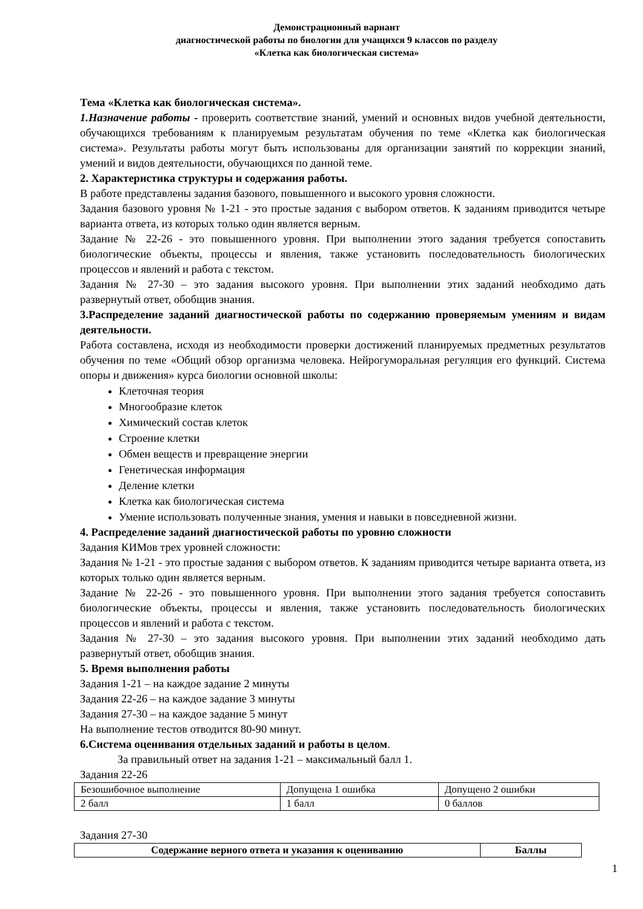Демонстрационный вариант
диагностической работы по биологии для учащихся 9 классов по разделу
«Клетка как биологическая система»
Тема «Клетка как биологическая система».
1.Назначение работы - проверить соответствие знаний, умений и основных видов учебной деятельности, обучающихся требованиям к планируемым результатам обучения по теме «Клетка как биологическая система». Результаты работы могут быть использованы для организации занятий по коррекции знаний, умений и видов деятельности, обучающихся по данной теме.
2. Характеристика структуры и содержания работы.
В работе представлены задания базового, повышенного и высокого уровня сложности.
Задания базового уровня № 1-21 - это простые задания с выбором ответов. К заданиям приводится четыре варианта ответа, из которых только один является верным.
Задание № 22-26 - это повышенного уровня. При выполнении этого задания требуется сопоставить биологические объекты, процессы и явления, также установить последовательность биологических процессов и явлений и работа с текстом.
Задания № 27-30 – это задания высокого уровня. При выполнении этих заданий необходимо дать развернутый ответ, обобщив знания.
3.Распределение заданий диагностической работы по содержанию проверяемым умениям и видам деятельности.
Работа составлена, исходя из необходимости проверки достижений планируемых предметных результатов обучения по теме «Общий обзор организма человека. Нейрогуморальная регуляция его функций. Система опоры и движения» курса биологии основной школы:
Клеточная теория
Многообразие клеток
Химический состав клеток
Строение клетки
Обмен веществ и превращение энергии
Генетическая информация
Деление клетки
Клетка как биологическая система
Умение использовать полученные знания, умения и навыки в повседневной жизни.
4. Распределение заданий диагностической работы по уровню сложности
Задания КИМов трех уровней сложности:
Задания № 1-21 - это простые задания с выбором ответов. К заданиям приводится четыре варианта ответа, из которых только один является верным.
Задание № 22-26 - это повышенного уровня. При выполнении этого задания требуется сопоставить биологические объекты, процессы и явления, также установить последовательность биологических процессов и явлений и работа с текстом.
Задания № 27-30 – это задания высокого уровня. При выполнении этих заданий необходимо дать развернутый ответ, обобщив знания.
5. Время выполнения работы
Задания 1-21 – на каждое задание 2 минуты
Задания 22-26 – на каждое задание 3 минуты
Задания 27-30 – на каждое задание 5 минут
На выполнение тестов отводится 80-90 минут.
6.Система оценивания отдельных заданий и работы в целом.
За правильный ответ на задания 1-21 – максимальный балл 1.
Задания 22-26
| Безошибочное выполнение | Допущена 1 ошибка | Допущено 2 ошибки |
| 2 балл | 1 балл | 0 баллов |
Задания 27-30
| Содержание верного ответа и указания к оцениванию | Баллы |
| --- | --- |
1